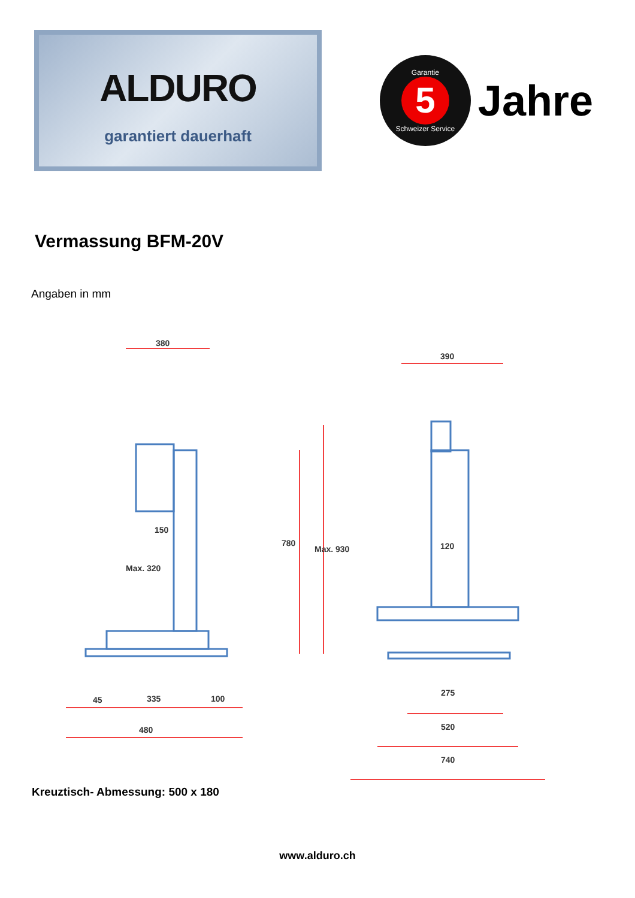ALDURO
garantiert dauerhaft
Garantie
5
Schweizer Service
Jahre
Vermassung BFM-20V
Angaben in mm
380
390
150
120
Max. 320
780
Max. 930
45
335
100
480
275
520
740
Kreuztisch- Abmessung: 500 x 180
www.alduro.ch